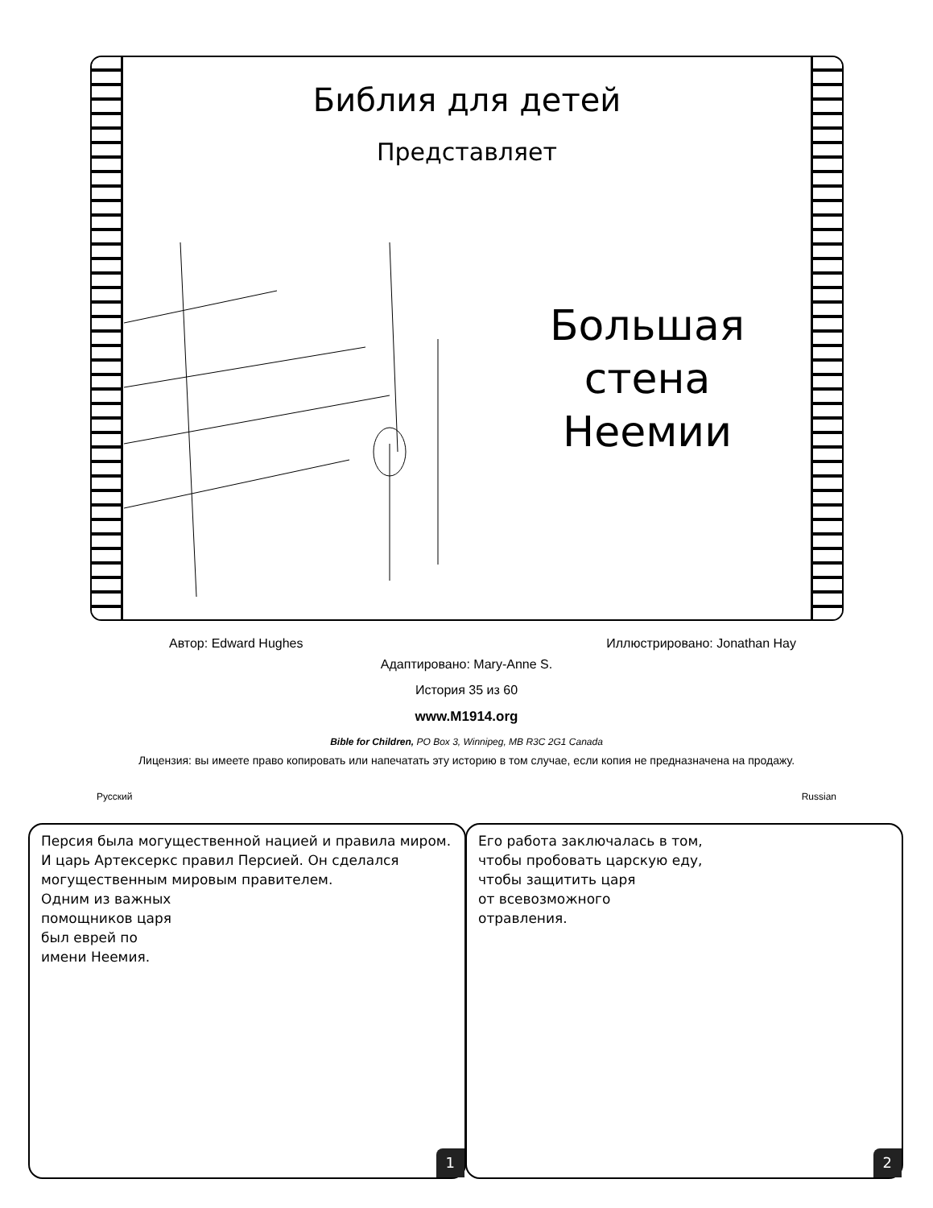Библия для детей
Представляет
Большая стена Неемии
Автор: Edward Hughes Иллюстрировано: Jonathan Hay
Адаптировано: Mary-Anne S.
История 35 из 60
www.M1914.org
Bible for Children, PO Box 3, Winnipeg, MB R3C 2G1 Canada
Лицензия: вы имеете право копировать или напечатать эту историю в том случае, если копия не предназначена на продажу.
Русский Russian
Персия была могущественной нацией и правила миром. И царь Артексеркс правил Персией. Он сделался могущественным мировым правителем.
Одним из важных
помощников царя
был еврей по
имени Неемия.
1
Его работа заключалась в том,
чтобы пробовать царскую еду,
чтобы защитить царя
от всевозможного
отравления.
2